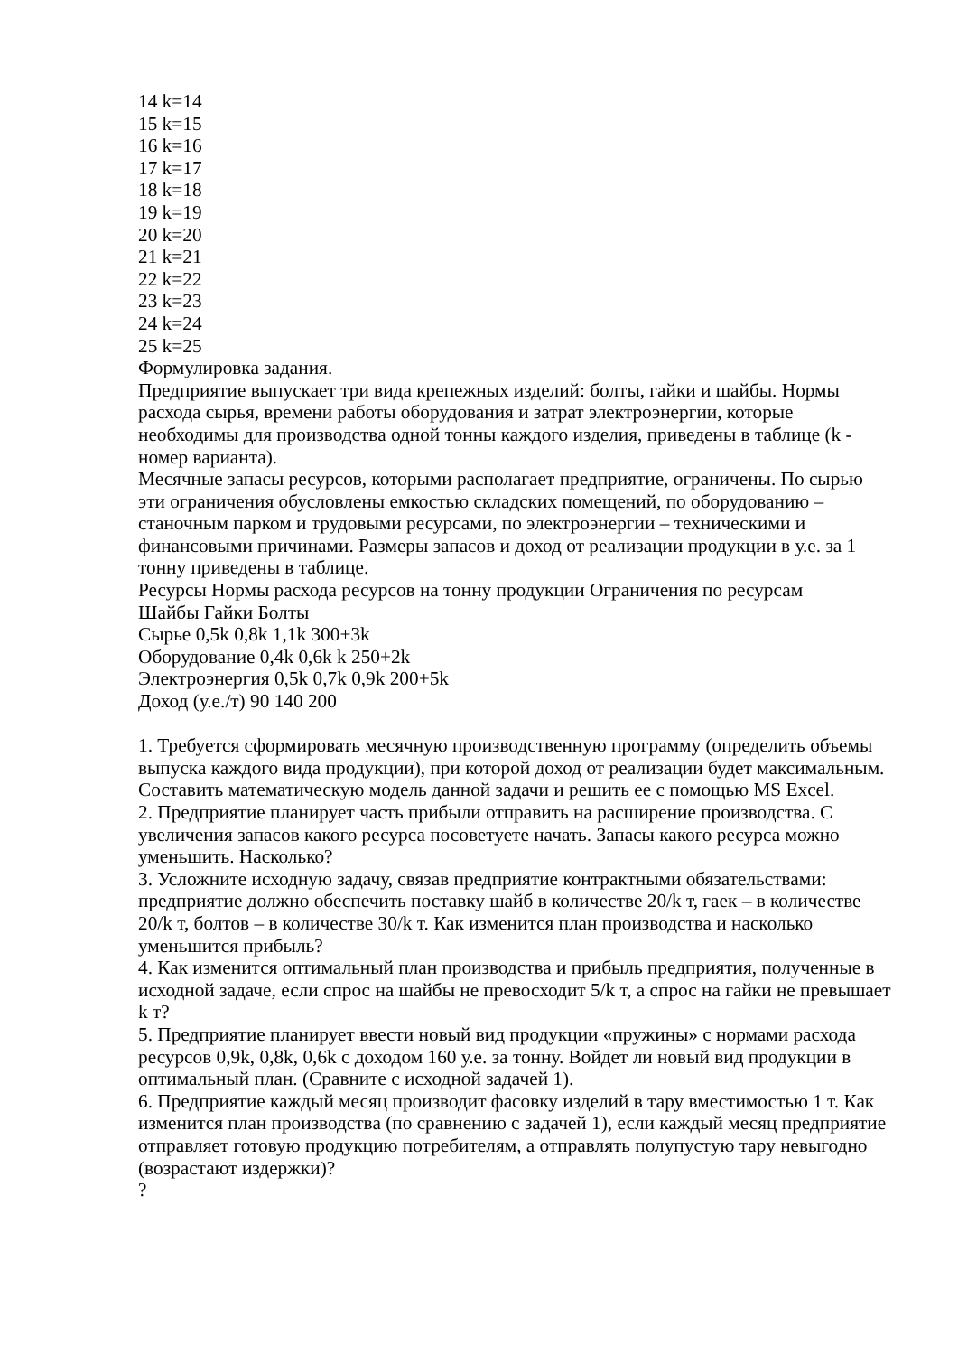14 k=14
15 k=15
16 k=16
17 k=17
18 k=18
19 k=19
20 k=20
21 k=21
22 k=22
23 k=23
24 k=24
25 k=25
Формулировка задания.
Предприятие выпускает три вида крепежных изделий: болты, гайки и шайбы. Нормы расхода сырья, времени работы оборудования и затрат электроэнергии, которые необходимы для производства одной тонны каждого изделия, приведены в таблице (k - номер варианта).
Месячные запасы ресурсов, которыми располагает предприятие, ограничены. По сырью эти ограничения обусловлены емкостью складских помещений, по оборудованию – станочным парком и трудовыми ресурсами, по электроэнергии – техническими и финансовыми причинами. Размеры запасов и доход от реализации продукции в у.е. за 1 тонну приведены в таблице.
Ресурсы Нормы расхода ресурсов на тонну продукции Ограничения по ресурсам
Шайбы Гайки Болты
Сырье 0,5k 0,8k 1,1k 300+3k
Оборудование 0,4k 0,6k k 250+2k
Электроэнергия 0,5k 0,7k 0,9k 200+5k
Доход (у.е./т) 90 140 200
1. Требуется сформировать месячную производственную программу (определить объемы выпуска каждого вида продукции), при которой доход от реализации будет максимальным. Составить математическую модель данной задачи и решить ее с помощью MS Excel.
2. Предприятие планирует часть прибыли отправить на расширение производства. С увеличения запасов какого ресурса посоветуете начать. Запасы какого ресурса можно уменьшить. Насколько?
3. Усложните исходную задачу, связав предприятие контрактными обязательствами: предприятие должно обеспечить поставку шайб в количестве 20/k т, гаек – в количестве 20/k т, болтов – в количестве 30/k т. Как изменится план производства и насколько уменьшится прибыль?
4. Как изменится оптимальный план производства и прибыль предприятия, полученные в исходной задаче, если спрос на шайбы не превосходит 5/k т, а спрос на гайки не превышает k т?
5. Предприятие планирует ввести новый вид продукции «пружины» с нормами расхода ресурсов 0,9k, 0,8k, 0,6k с доходом 160 у.е. за тонну. Войдет ли новый вид продукции в оптимальный план. (Сравните с исходной задачей 1).
6. Предприятие каждый месяц производит фасовку изделий в тару вместимостью 1 т. Как изменится план производства (по сравнению с задачей 1), если каждый месяц предприятие отправляет готовую продукцию потребителям, а отправлять полупустую тару невыгодно (возрастают издержки)?
?